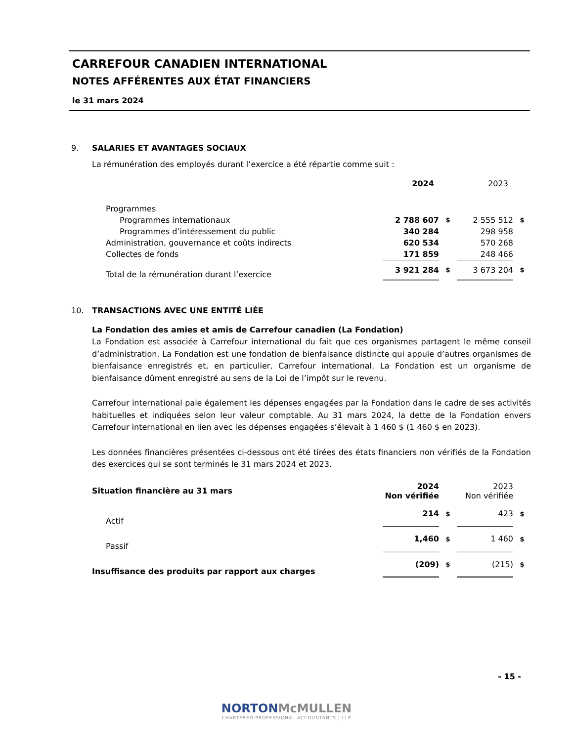CARREFOUR CANADIEN INTERNATIONAL
NOTES AFFÉRENTES AUX ÉTAT FINANCIERS
le 31 mars 2024
9. SALARIES ET AVANTAGES SOCIAUX
La rémunération des employés durant l’exercice a été répartie comme suit :
| | 2024 | | 2023 | |
| Programmes | | | | |
| Programmes internationaux | 2 788 607 | $ | 2 555 512 | $ |
| Programmes d’intéressement du public | 340 284 | | 298 958 | |
| Administration, gouvernance et coûts indirects | 620 534 | | 570 268 | |
| Collectes de fonds | 171 859 | | 248 466 | |
| Total de la rémunération durant l’exercice | 3 921 284 | $ | 3 673 204 | $ |
10. TRANSACTIONS AVEC UNE ENTITÉ LIÉE
La Fondation des amies et amis de Carrefour canadien (La Fondation)
La Fondation est associée à Carrefour international du fait que ces organismes partagent le même conseil d’administration. La Fondation est une fondation de bienfaisance distincte qui appuie d’autres organismes de bienfaisance enregistrés et, en particulier, Carrefour international. La Fondation est un organisme de bienfaisance dûment enregistré au sens de la Loi de l’impôt sur le revenu.
Carrefour international paie également les dépenses engagées par la Fondation dans le cadre de ses activités habituelles et indiquées selon leur valeur comptable. Au 31 mars 2024, la dette de la Fondation envers Carrefour international en lien avec les dépenses engagées s’élevait à 1 460 $ (1 460 $ en 2023).
Les données financières présentées ci-dessous ont été tirées des états financiers non vérifiés de la Fondation des exercices qui se sont terminés le 31 mars 2024 et 2023.
| Situation financière au 31 mars | 2024 Non vérifiée | | 2023 Non vérifiée | |
| Actif | 214 | $ | 423 | $ |
| Passif | 1,460 | $ | 1 460 | $ |
| Insuffisance des produits par rapport aux charges | (209) | $ | (215) | $ |
- 15 -
NORTON McMULLEN
CHARTERED PROFESSIONAL ACCOUNTANTS | LLP